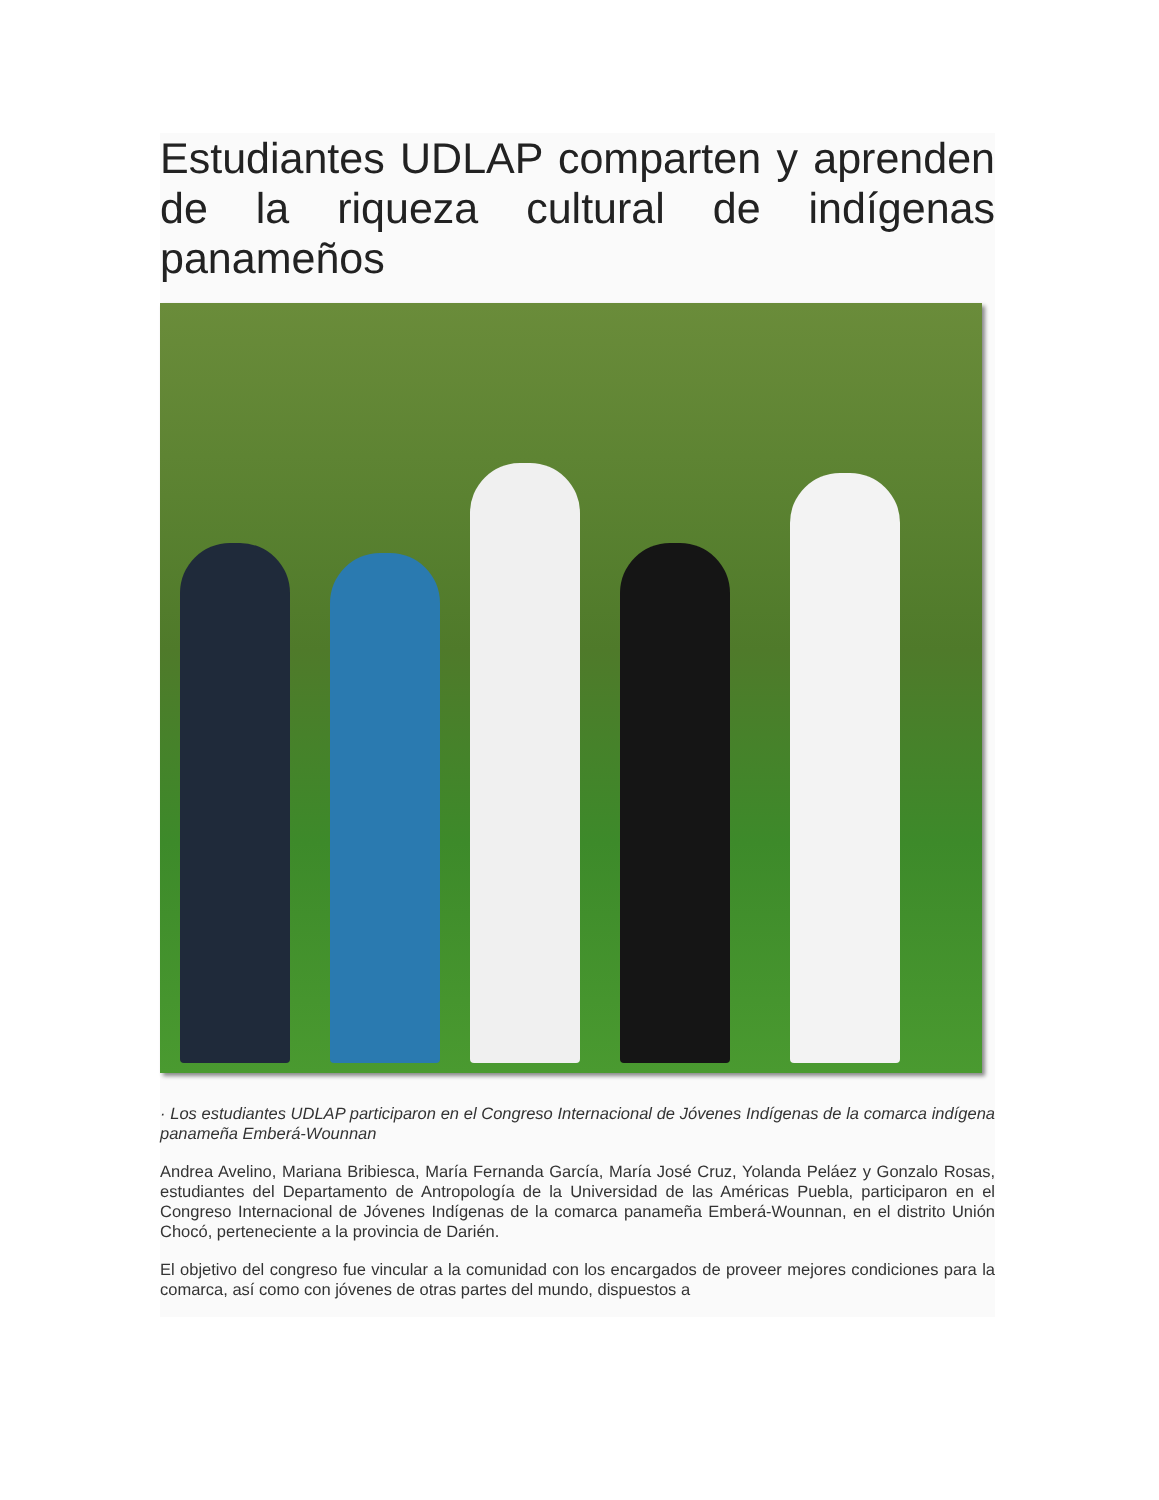Estudiantes UDLAP comparten y aprenden de la riqueza cultural de indígenas panameños
· Los estudiantes UDLAP participaron en el Congreso Internacional de Jóvenes Indígenas de la comarca indígena panameña Emberá-Wounnan
Andrea Avelino, Mariana Bribiesca, María Fernanda García, María José Cruz, Yolanda Peláez y Gonzalo Rosas, estudiantes del Departamento de Antropología de la Universidad de las Américas Puebla, participaron en el Congreso Internacional de Jóvenes Indígenas de la comarca panameña Emberá-Wounnan, en el distrito Unión Chocó, perteneciente a la provincia de Darién.
El objetivo del congreso fue vincular a la comunidad con los encargados de proveer mejores condiciones para la comarca, así como con jóvenes de otras partes del mundo, dispuestos a